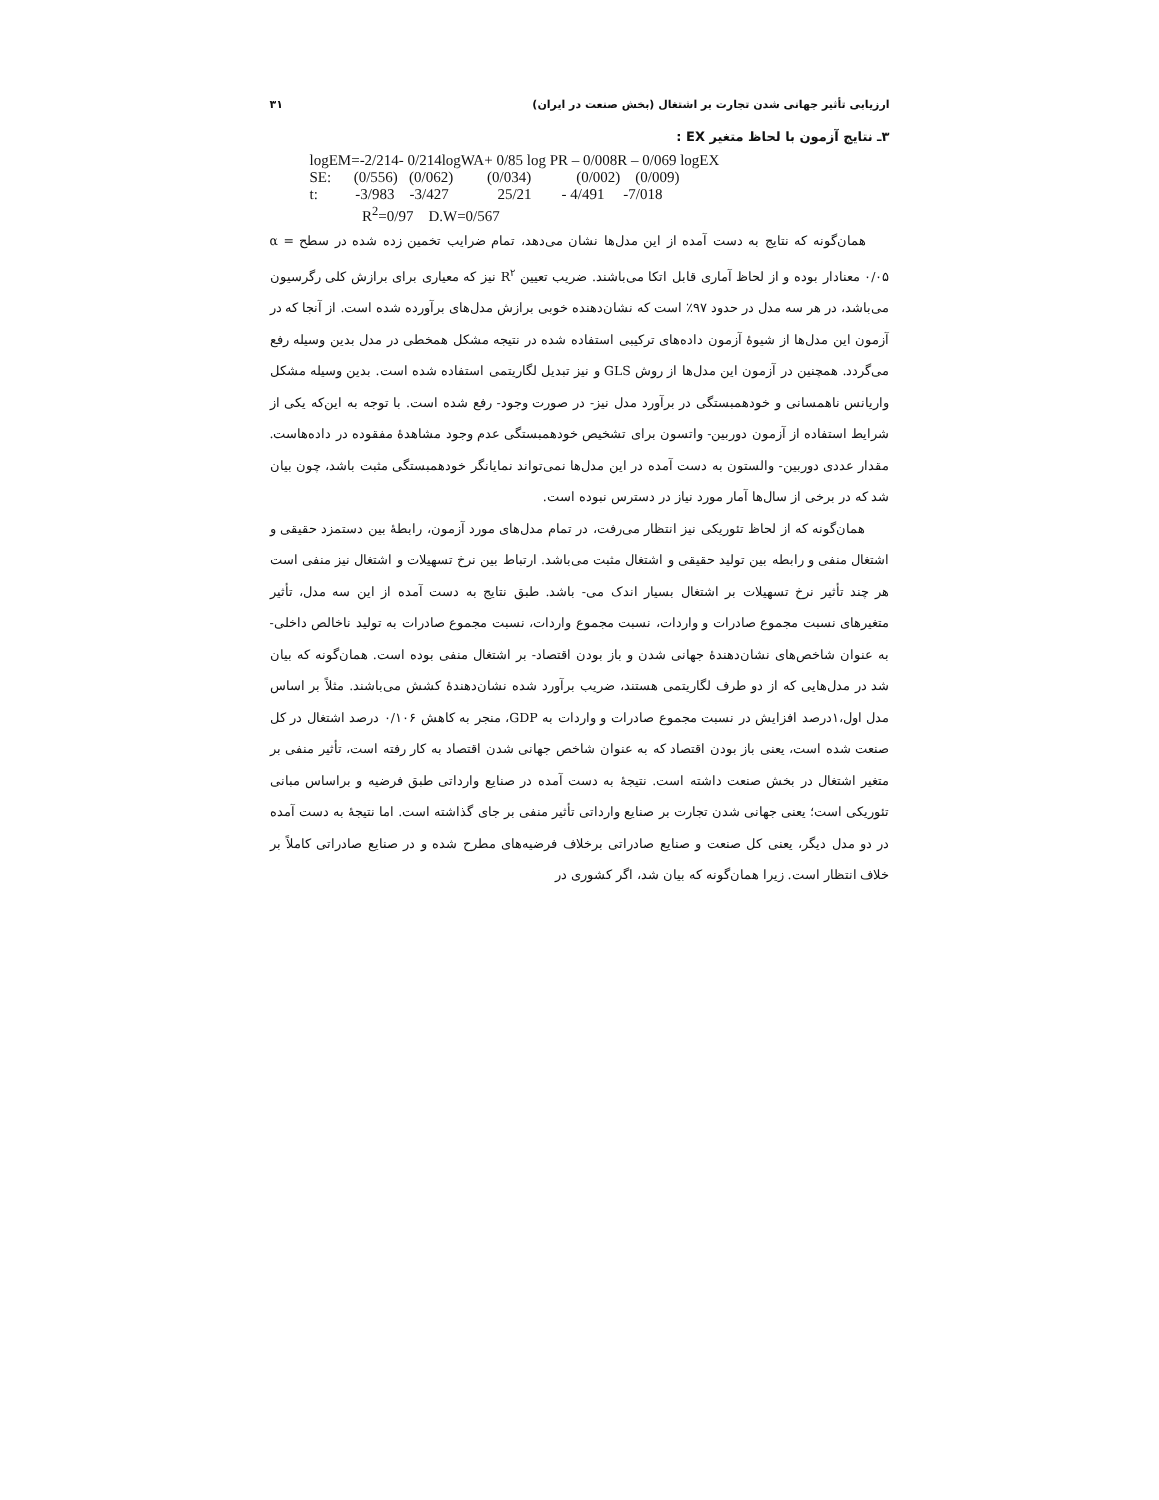ارزیابی تأثیر جهانی شدن تجارت بر اشتغال (بخش صنعت در ایران) ۳۱
۳ـ نتایج آزمون با لحاظ متغیر EX :
logEM=-2/214- 0/214logWA+ 0/85 log PR – 0/008R – 0/069 logEX
SE: (0/556) (0/062) (0/034) (0/002) (0/009)
t: -3/983 -3/427 25/21 - 4/491 -7/018
R<sup>2</sup>=0/97 D.W=0/567
همان‌گونه که نتایج به دست آمده از این مدل‌ها نشان می‌دهد، تمام ضرایب تخمین زده شده در سطح α = ۰/۰۵ معنادار بوده و از لحاظ آماری قابل اتکا می‌باشند. ضریب تعیین R<sup>۲</sup> نیز که معیاری برای برازش کلی رگرسیون می‌باشد، در هر سه مدل در حدود ۹۷٪ است که نشان‌دهنده خوبی برازش مدل‌های برآورده شده است. از آنجا که در آزمون این مدل‌ها از شیوهٔ آزمون داده‌های ترکیبی استفاده شده در نتیجه مشکل همخطی در مدل بدین وسیله رفع می‌گردد. همچنین در آزمون این مدل‌ها از روش GLS و نیز تبدیل لگاریتمی استفاده شده است. بدین وسیله مشکل واریانس ناهمسانی و خودهمبستگی در برآورد مدل نیز- در صورت وجود- رفع شده است. با توجه به این‌که یکی از شرایط استفاده از آزمون دوربین- واتسون برای تشخیص خودهمبستگی عدم وجود مشاهدهٔ مفقوده در داده‌هاست. مقدار عددی دوربین- والستون به دست آمده در این مدل‌ها نمی‌تواند نمایانگر خودهمبستگی مثبت باشد، چون بیان شد که در برخی از سال‌ها آمار مورد نیاز در دسترس نبوده است.
همان‌گونه که از لحاظ تئوریکی نیز انتظار می‌رفت، در تمام مدل‌های مورد آزمون، رابطهٔ بین دستمزد حقیقی و اشتغال منفی و رابطه بین تولید حقیقی و اشتغال مثبت می‌باشد. ارتباط بین نرخ تسهیلات و اشتغال نیز منفی است هر چند تأثیر نرخ تسهیلات بر اشتغال بسیار اندک می- باشد. طبق نتایج به دست آمده از این سه مدل، تأثیر متغیرهای نسبت مجموع صادرات و واردات، نسبت مجموع واردات، نسبت مجموع صادرات به تولید ناخالص داخلی- به عنوان شاخص‌های نشان‌دهندهٔ جهانی شدن و باز بودن اقتصاد- بر اشتغال منفی بوده است. همان‌گونه که بیان شد در مدل‌هایی که از دو طرف لگاریتمی هستند، ضریب برآورد شده نشان‌دهندهٔ کشش می‌باشند. مثلاً بر اساس مدل اول،۱درصد افزایش در نسبت مجموع صادرات و واردات به GDP، منجر به کاهش ۰/۱۰۶ درصد اشتغال در کل صنعت شده است، یعنی باز بودن اقتصاد که به عنوان شاخص جهانی شدن اقتصاد به کار رفته است، تأثیر منفی بر متغیر اشتغال در بخش صنعت داشته است. نتیجهٔ به دست آمده در صنایع وارداتی طبق فرضیه و براساس مبانی تئوریکی است؛ یعنی جهانی شدن تجارت بر صنایع وارداتی تأثیر منفی بر جای گذاشته است. اما نتیجهٔ به دست آمده در دو مدل دیگر، یعنی کل صنعت و صنایع صادراتی برخلاف فرضیه‌های مطرح شده و در صنایع صادراتی کاملاً بر خلاف انتظار است. زیرا همان‌گونه که بیان شد، اگر کشوری در